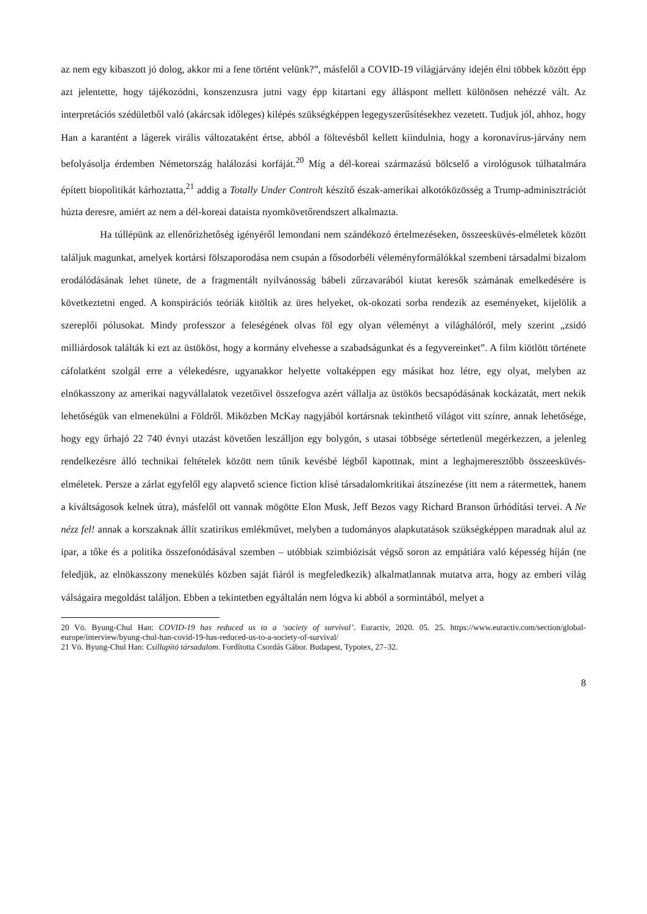az nem egy kibaszott jó dolog, akkor mi a fene történt velünk?”, másfelől a COVID-19 világjárvány idején élni többek között épp azt jelentette, hogy tájékozódni, konszenzusra jutni vagy épp kitartani egy álláspont mellett különösen nehézzé vált. Az interpretációs szédületből való (akárcsak időleges) kilépés szükségképpen legegyszerűsítésekhez vezetett. Tudjuk jól, ahhoz, hogy Han a karantént a lágerek virális változataként értse, abból a föltevésből kellett kiindulnia, hogy a koronavírus-járvány nem befolyásolja érdemben Németország halálozási korfáját.<sup>20</sup> Míg a dél-koreai származású bölcselő a virológusok túlhatalmára épített biopolitikát kárhoztatta,<sup>21</sup> addig a Totally Under Controlt készítő észak-amerikai alkotóközösség a Trump-adminisztrációt húzta deresre, amiért az nem a dél-koreai dataista nyomkövetőrendszert alkalmazta.
Ha túllépünk az ellenőrizhetőség igényéről lemondani nem szándékozó értelmezéseken, összeesküvés-elméletek között találjuk magunkat, amelyek kortársi fölszaporodása nem csupán a fősodorbéli véleményformálókkal szembeni társadalmi bizalom erodálódásának lehet tünete, de a fragmentált nyilvánosság bábeli zűrzavarából kiutat keresők számának emelkedésére is következtetni enged. A konspirációs teóriák kitöltik az üres helyeket, ok-okozati sorba rendezik az eseményeket, kijelölik a szereplői pólusokat. Mindy professzor a feleségének olvas föl egy olyan véleményt a világhálóról, mely szerint „zsidó milliárdosok találták ki ezt az üstököst, hogy a kormány elvehesse a szabadságunkat és a fegyvereinket”. A film kiötlött története cáfolatként szolgál erre a vélekedésre, ugyanakkor helyette voltaképpen egy másikat hoz létre, egy olyat, melyben az elnökasszony az amerikai nagyvállalatok vezetőivel összefogva azért vállalja az üstökös becsapódásának kockázatát, mert nekik lehetőségük van elmenekülni a Földről. Miközben McKay nagyjából kortársnak tekinthető világot vitt színre, annak lehetősége, hogy egy űrhajó 22 740 évnyi utazást követően leszálljon egy bolygón, s utasai többsége sértetlenül megérkezzen, a jelenleg rendelkezésre álló technikai feltételek között nem tűnik kevésbé légből kapottnak, mint a leghajmeresztőbb összeesküvés-elméletek. Persze a zárlat egyfelől egy alapvető science fiction klisé társadalomkritikai átszínezése (itt nem a rátermettek, hanem a kiváltságosok kelnek útra), másfelől ott vannak mögötte Elon Musk, Jeff Bezos vagy Richard Branson űrhódítási tervei. A Ne nézz fel! annak a korszaknak állít szatirikus emlékművet, melyben a tudományos alapkutatások szükségképpen maradnak alul az ipar, a tőke és a politika összefonódásával szemben – utóbbiak szimbiózisát végső soron az empátiára való képesség híján (ne feledjük, az elnökasszony menekülés közben saját fiáról is megfeledkezik) alkalmatlannak mutatva arra, hogy az emberi világ válságaira megoldást találjon. Ebben a tekintetben egyáltalán nem lógva ki abból a sormintából, melyet a
20 Vö. Byung-Chul Han: COVID-19 has reduced us to a ‘society of survival’. Euractiv, 2020. 05. 25. https://www.euractiv.com/section/global-europe/interview/byung-chul-han-covid-19-has-reduced-us-to-a-society-of-survival/
21 Vö. Byung-Chul Han: Csillapító társadalom. Fordította Csordás Gábor. Budapest, Typotex, 27–32.
8